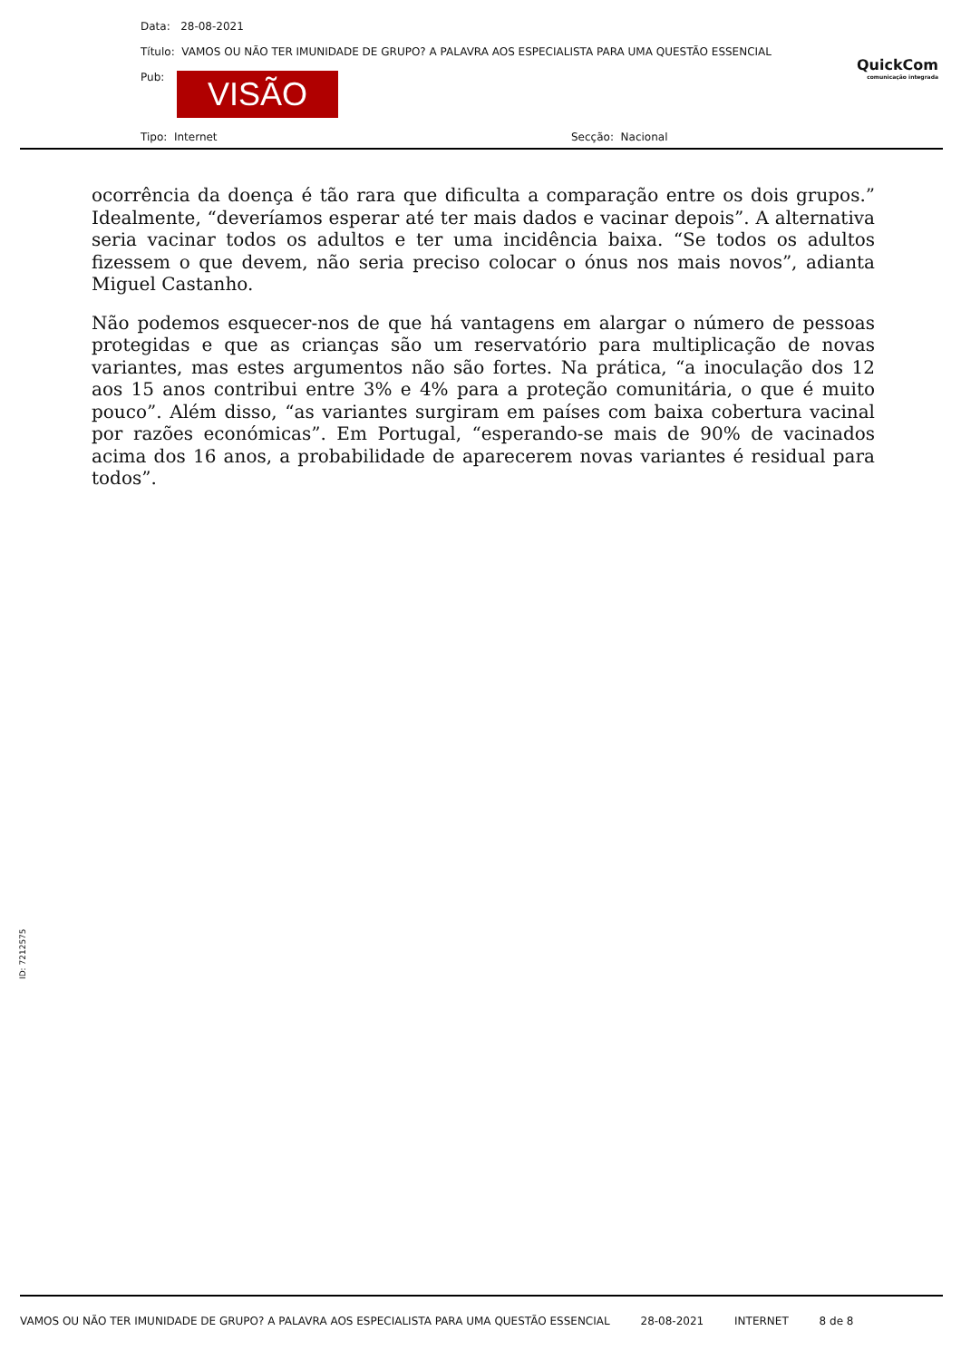Data: 28-08-2021
Título: VAMOS OU NÃO TER IMUNIDADE DE GRUPO? A PALAVRA AOS ESPECIALISTA PARA UMA QUESTÃO ESSENCIAL
Pub: VISÃO
Tipo: Internet Secção: Nacional
QuickCom
comunicação integrada
ocorrência da doença é tão rara que dificulta a comparação entre os dois grupos.” Idealmente, “deveríamos esperar até ter mais dados e vacinar depois”. A alternativa seria vacinar todos os adultos e ter uma incidência baixa. “Se todos os adultos fizessem o que devem, não seria preciso colocar o ónus nos mais novos”, adianta Miguel Castanho.
Não podemos esquecer-nos de que há vantagens em alargar o número de pessoas protegidas e que as crianças são um reservatório para multiplicação de novas variantes, mas estes argumentos não são fortes. Na prática, “a inoculação dos 12 aos 15 anos contribui entre 3% e 4% para a proteção comunitária, o que é muito pouco”. Além disso, “as variantes surgiram em países com baixa cobertura vacinal por razões económicas”. Em Portugal, “esperando-se mais de 90% de vacinados acima dos 16 anos, a probabilidade de aparecerem novas variantes é residual para todos”.
ID: 7212575
VAMOS OU NÃO TER IMUNIDADE DE GRUPO? A PALAVRA AOS ESPECIALISTA PARA UMA QUESTÃO ESSENCIAL 28-08-2021 INTERNET 8 de 8